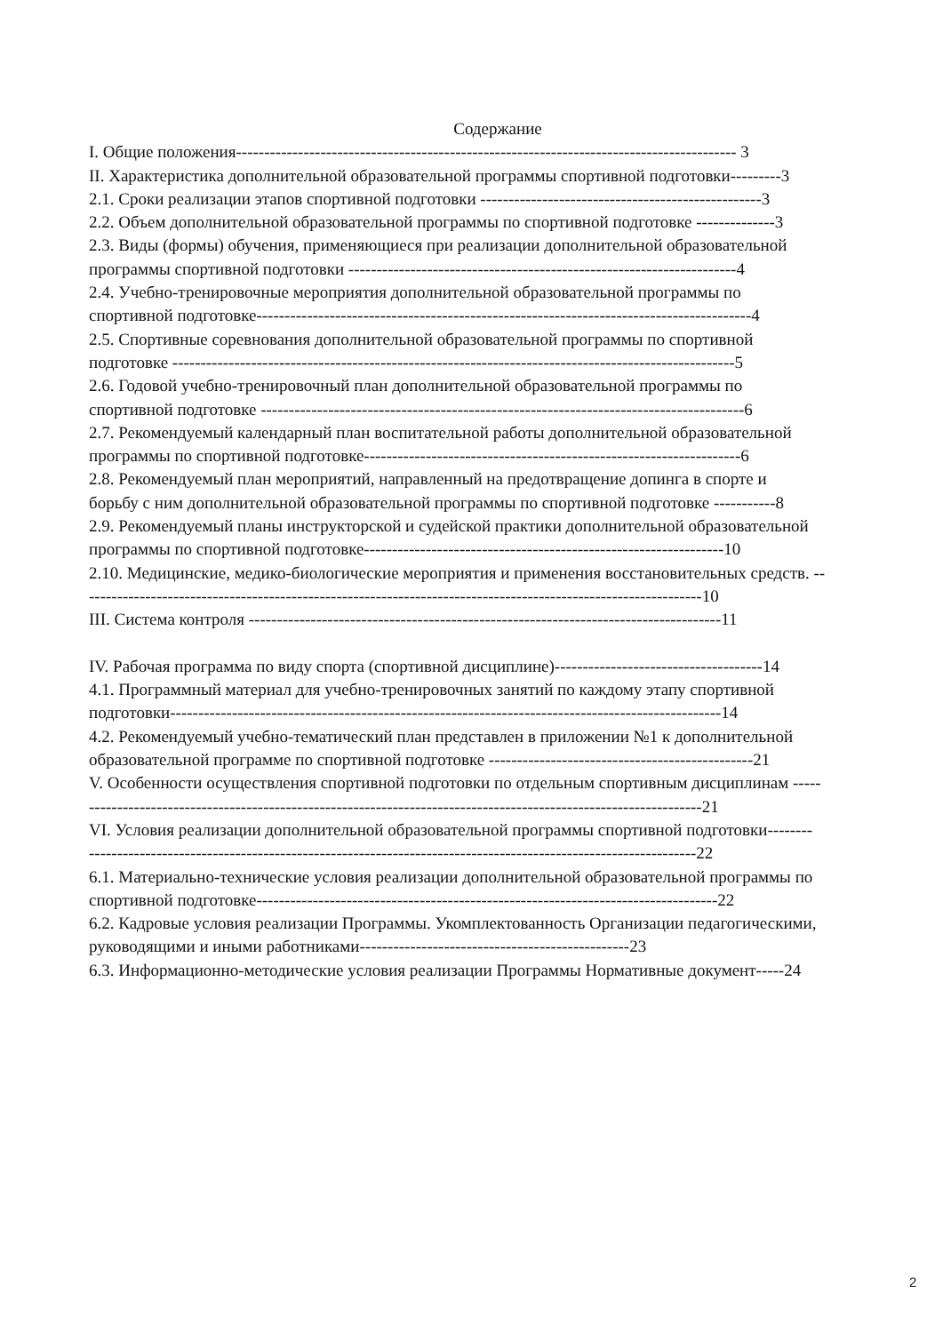Содержание
I. Общие положения----------------------------------------------------------------------------------------- 3
II. Характеристика дополнительной образовательной программы спортивной подготовки---------3
2.1. Сроки реализации этапов спортивной подготовки --------------------------------------------------3
2.2. Объем дополнительной образовательной программы по спортивной подготовке --------------3
2.3. Виды (формы) обучения, применяющиеся при реализации дополнительной образовательной
программы спортивной подготовки ---------------------------------------------------------------------4
2.4. Учебно-тренировочные мероприятия дополнительной образовательной программы по
спортивной подготовке----------------------------------------------------------------------------------------4
2.5. Спортивные соревнования дополнительной образовательной программы по спортивной
подготовке ----------------------------------------------------------------------------------------------------5
2.6. Годовой учебно-тренировочный план дополнительной образовательной программы по
спортивной подготовке --------------------------------------------------------------------------------------6
2.7. Рекомендуемый календарный план воспитательной работы дополнительной образовательной
программы по спортивной подготовке-------------------------------------------------------------------6
2.8. Рекомендуемый план мероприятий, направленный на предотвращение допинга в спорте и
борьбу с ним дополнительной образовательной программы по спортивной подготовке -----------8
2.9. Рекомендуемый планы инструкторской и судейской практики дополнительной образовательной
программы по спортивной подготовке----------------------------------------------------------------10
2.10. Медицинские, медико-биологические мероприятия и применения восстановительных средств. --
-------------------------------------------------------------------------------------------------------------10
III. Система контроля ------------------------------------------------------------------------------------11
IV. Рабочая программа по виду спорта (спортивной дисциплине)-------------------------------------14
4.1. Программный материал для учебно-тренировочных занятий по каждому этапу спортивной
подготовки--------------------------------------------------------------------------------------------------14
4.2. Рекомендуемый учебно-тематический план представлен в приложении №1 к дополнительной
образовательной программе по спортивной подготовке -----------------------------------------------21
V. Особенности осуществления спортивной подготовки по отдельным спортивным дисциплинам -----
-------------------------------------------------------------------------------------------------------------21
VI. Условия реализации дополнительной образовательной программы спортивной подготовки--------
------------------------------------------------------------------------------------------------------------22
6.1. Материально-технические условия реализации дополнительной образовательной программы по
спортивной подготовке----------------------------------------------------------------------------------22
6.2. Кадровые условия реализации Программы. Укомплектованность Организации педагогическими,
руководящими и иными работниками------------------------------------------------23
6.3. Информационно-методические условия реализации Программы Нормативные документ-----24
2